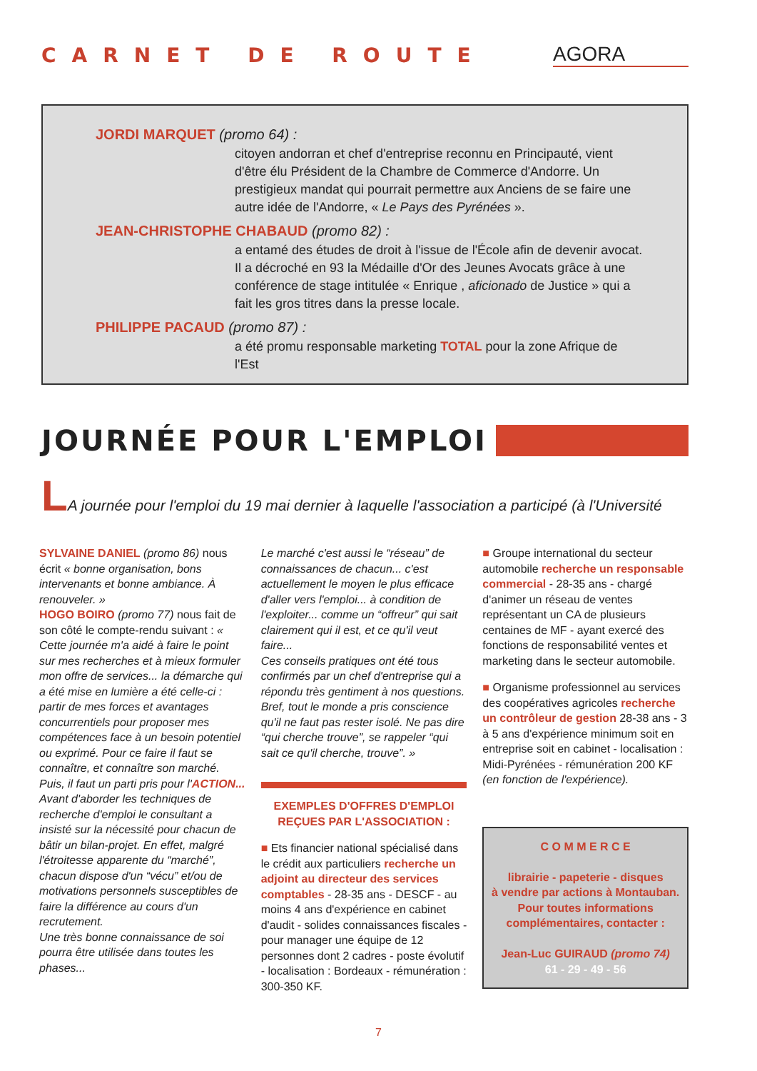CARNET DE ROUTE AGORA
JORDI MARQUET (promo 64) :
citoyen andorran et chef d'entreprise reconnu en Principauté, vient d'être élu Président de la Chambre de Commerce d'Andorre. Un prestigieux mandat qui pourrait permettre aux Anciens de se faire une autre idée de l'Andorre, « Le Pays des Pyrénées ».
JEAN-CHRISTOPHE CHABAUD (promo 82) :
a entamé des études de droit à l'issue de l'École afin de devenir avocat. Il a décroché en 93 la Médaille d'Or des Jeunes Avocats grâce à une conférence de stage intitulée « Enrique , aficionado de Justice » qui a fait les gros titres dans la presse locale.
PHILIPPE PACAUD (promo 87) :
a été promu responsable marketing TOTAL pour la zone Afrique de l'Est
JOURNÉE POUR L'EMPLOI
LA journée pour l'emploi du 19 mai dernier à laquelle l'association a participé (à l'Université
SYLVAINE DANIEL (promo 86) nous écrit « bonne organisation, bons intervenants et bonne ambiance. À renouveler. »
HOGO BOIRO (promo 77) nous fait de son côté le compte-rendu suivant : « Cette journée m'a aidé à faire le point sur mes recherches et à mieux formuler mon offre de services... la démarche qui a été mise en lumière a été celle-ci : partir de mes forces et avantages concurrentiels pour proposer mes compétences face à un besoin potentiel ou exprimé. Pour ce faire il faut se connaître, et connaître son marché. Puis, il faut un parti pris pour l'ACTION... Avant d'aborder les techniques de recherche d'emploi le consultant a insisté sur la nécessité pour chacun de bâtir un bilan-projet. En effet, malgré l'étroitesse apparente du “marché”, chacun dispose d'un “vécu” et/ou de motivations personnels susceptibles de faire la différence au cours d'un recrutement.
Une très bonne connaissance de soi pourra être utilisée dans toutes les phases...
Le marché c'est aussi le “réseau” de connaissances de chacun... c'est actuellement le moyen le plus efficace d'aller vers l'emploi... à condition de l'exploiter... comme un “offreur” qui sait clairement qui il est, et ce qu'il veut faire...
Ces conseils pratiques ont été tous confirmés par un chef d'entreprise qui a répondu très gentiment à nos questions. Bref, tout le monde a pris conscience qu'il ne faut pas rester isolé. Ne pas dire “qui cherche trouve”, se rappeler “qui sait ce qu'il cherche, trouve”. »
EXEMPLES D'OFFRES D'EMPLOI REÇUES PAR L'ASSOCIATION :
■ Ets financier national spécialisé dans le crédit aux particuliers recherche un adjoint au directeur des services comptables - 28-35 ans - DESCF - au moins 4 ans d'expérience en cabinet d'audit - solides connaissances fiscales - pour manager une équipe de 12 personnes dont 2 cadres - poste évolutif - localisation : Bordeaux - rémunération : 300-350 KF.
■ Groupe international du secteur automobile recherche un responsable commercial - 28-35 ans - chargé d'animer un réseau de ventes représentant un CA de plusieurs centaines de MF - ayant exercé des fonctions de responsabilité ventes et marketing dans le secteur automobile.
■ Organisme professionnel au services des coopératives agricoles recherche un contrôleur de gestion 28-38 ans - 3 à 5 ans d'expérience minimum soit en entreprise soit en cabinet - localisation : Midi-Pyrénées - rémunération 200 KF (en fonction de l'expérience).
C O M M E R C E
librairie - papeterie - disques
à vendre par actions à Montauban.
Pour toutes informations complémentaires, contacter :
Jean-Luc GUIRAUD (promo 74)
61 - 29 - 49 - 56
7